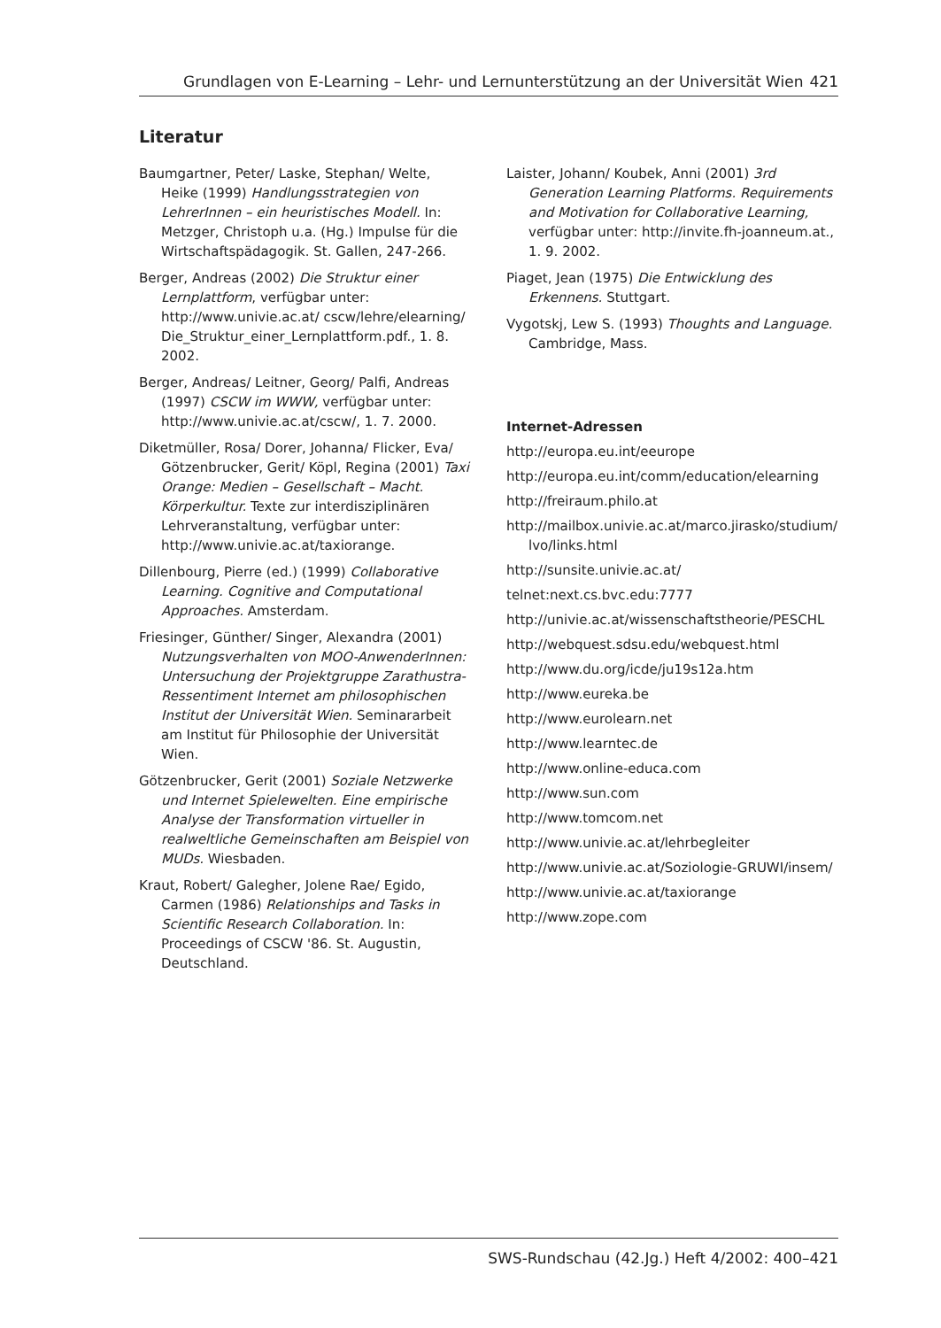Grundlagen von E-Learning – Lehr- und Lernunterstützung an der Universität Wien 421
Literatur
Baumgartner, Peter/ Laske, Stephan/ Welte, Heike (1999) Handlungsstrategien von LehrerInnen – ein heuristisches Modell. In: Metzger, Christoph u.a. (Hg.) Impulse für die Wirtschaftspädagogik. St. Gallen, 247-266.
Berger, Andreas (2002) Die Struktur einer Lernplattform, verfügbar unter: http://www.univie.ac.at/ cscw/lehre/elearning/ Die_Struktur_einer_Lernplattform.pdf., 1. 8. 2002.
Berger, Andreas/ Leitner, Georg/ Palfi, Andreas (1997) CSCW im WWW, verfügbar unter: http://www.univie.ac.at/cscw/, 1. 7. 2000.
Diketmüller, Rosa/ Dorer, Johanna/ Flicker, Eva/ Götzenbrucker, Gerit/ Köpl, Regina (2001) Taxi Orange: Medien – Gesellschaft – Macht. Körperkultur. Texte zur interdisziplinären Lehrveranstaltung, verfügbar unter: http://www.univie.ac.at/taxiorange.
Dillenbourg, Pierre (ed.) (1999) Collaborative Learning. Cognitive and Computational Approaches. Amsterdam.
Friesinger, Günther/ Singer, Alexandra (2001) Nutzungsverhalten von MOO-AnwenderInnen: Untersuchung der Projektgruppe Zarathustra-Ressentiment Internet am philosophischen Institut der Universität Wien. Seminararbeit am Institut für Philosophie der Universität Wien.
Götzenbrucker, Gerit (2001) Soziale Netzwerke und Internet Spielewelten. Eine empirische Analyse der Transformation virtueller in realweltliche Gemeinschaften am Beispiel von MUDs. Wiesbaden.
Kraut, Robert/ Galegher, Jolene Rae/ Egido, Carmen (1986) Relationships and Tasks in Scientific Research Collaboration. In: Proceedings of CSCW '86. St. Augustin, Deutschland.
Laister, Johann/ Koubek, Anni (2001) 3rd Generation Learning Platforms. Requirements and Motivation for Collaborative Learning, verfügbar unter: http://invite.fh-joanneum.at., 1. 9. 2002.
Piaget, Jean (1975) Die Entwicklung des Erkennens. Stuttgart.
Vygotskj, Lew S. (1993) Thoughts and Language. Cambridge, Mass.
Internet-Adressen
http://europa.eu.int/eeurope
http://europa.eu.int/comm/education/elearning
http://freiraum.philo.at
http://mailbox.univie.ac.at/marco.jirasko/studium/ lvo/links.html
http://sunsite.univie.ac.at/
telnet:next.cs.bvc.edu:7777
http://univie.ac.at/wissenschaftstheorie/PESCHL
http://webquest.sdsu.edu/webquest.html
http://www.du.org/icde/ju19s12a.htm
http://www.eureka.be
http://www.eurolearn.net
http://www.learntec.de
http://www.online-educa.com
http://www.sun.com
http://www.tomcom.net
http://www.univie.ac.at/lehrbegleiter
http://www.univie.ac.at/Soziologie-GRUWI/insem/
http://www.univie.ac.at/taxiorange
http://www.zope.com
SWS-Rundschau (42.Jg.) Heft 4/2002: 400–421